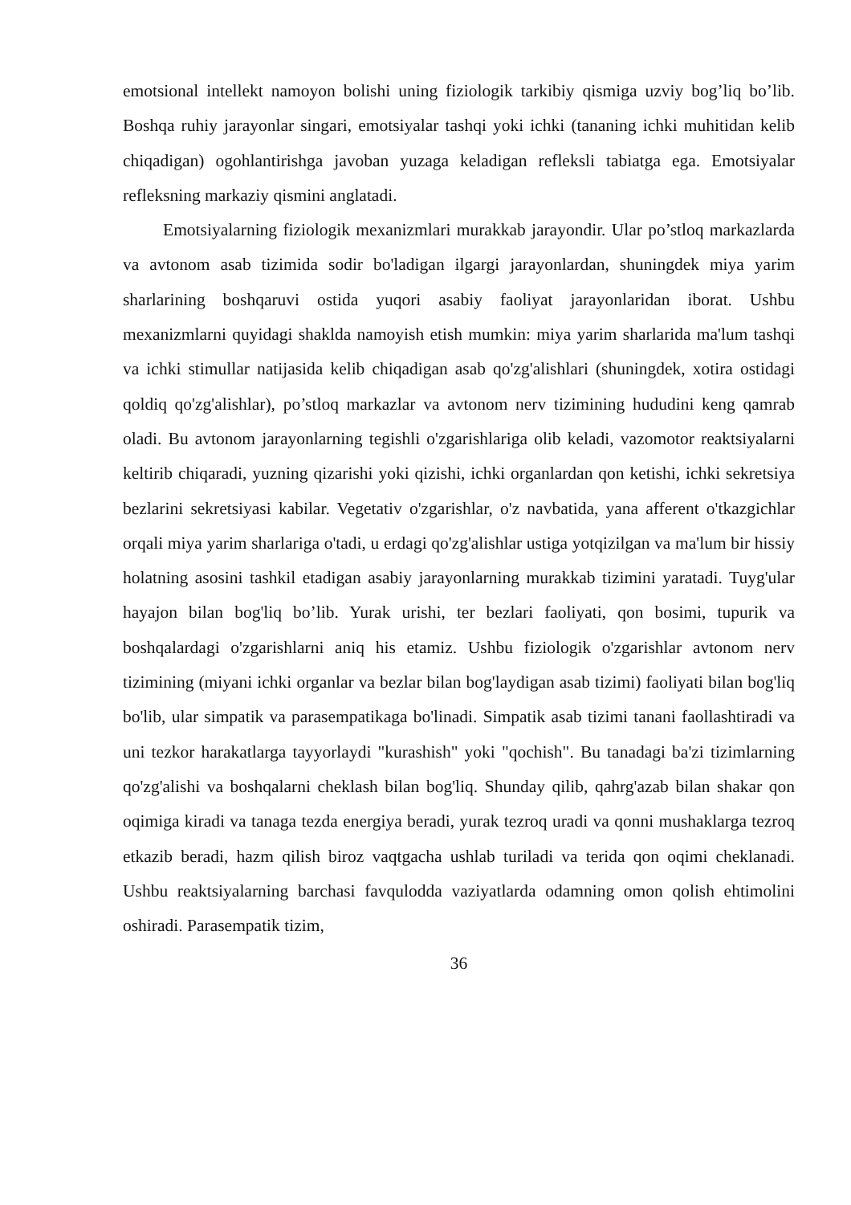emotsional intellekt namoyon bolishi uning fiziologik tarkibiy qismiga uzviy bog’liq bo’lib. Boshqa ruhiy jarayonlar singari, emotsiyalar tashqi yoki ichki (tananing ichki muhitidan kelib chiqadigan) ogohlantirishga javoban yuzaga keladigan refleksli tabiatga ega. Emotsiyalar refleksning markaziy qismini anglatadi.
Emotsiyalarning fiziologik mexanizmlari murakkab jarayondir. Ular po’stloq markazlarda va avtonom asab tizimida sodir bo'ladigan ilgargi jarayonlardan, shuningdek miya yarim sharlarining boshqaruvi ostida yuqori asabiy faoliyat jarayonlaridan iborat. Ushbu mexanizmlarni quyidagi shaklda namoyish etish mumkin: miya yarim sharlarida ma'lum tashqi va ichki stimullar natijasida kelib chiqadigan asab qo'zg'alishlari (shuningdek, xotira ostidagi qoldiq qo'zg'alishlar), po’stloq markazlar va avtonom nerv tizimining hududini keng qamrab oladi. Bu avtonom jarayonlarning tegishli o'zgarishlariga olib keladi, vazomotor reaktsiyalarni keltirib chiqaradi, yuzning qizarishi yoki qizishi, ichki organlardan qon ketishi, ichki sekretsiya bezlarini sekretsiyasi kabilar. Vegetativ o'zgarishlar, o'z navbatida, yana afferent o'tkazgichlar orqali miya yarim sharlariga o'tadi, u erdagi qo'zg'alishlar ustiga yotqizilgan va ma'lum bir hissiy holatning asosini tashkil etadigan asabiy jarayonlarning murakkab tizimini yaratadi. Tuyg'ular hayajon bilan bog'liq bo’lib. Yurak urishi, ter bezlari faoliyati, qon bosimi, tupurik va boshqalardagi o'zgarishlarni aniq his etamiz. Ushbu fiziologik o'zgarishlar avtonom nerv tizimining (miyani ichki organlar va bezlar bilan bog'laydigan asab tizimi) faoliyati bilan bog'liq bo'lib, ular simpatik va parasempatikaga bo'linadi. Simpatik asab tizimi tanani faollashtiradi va uni tezkor harakatlarga tayyorlaydi "kurashish" yoki "qochish". Bu tanadagi ba'zi tizimlarning qo'zg'alishi va boshqalarni cheklash bilan bog'liq. Shunday qilib, qahrg'azab bilan shakar qon oqimiga kiradi va tanaga tezda energiya beradi, yurak tezroq uradi va qonni mushaklarga tezroq etkazib beradi, hazm qilish biroz vaqtgacha ushlab turiladi va terida qon oqimi cheklanadi. Ushbu reaktsiyalarning barchasi favqulodda vaziyatlarda odamning omon qolish ehtimolini oshiradi. Parasempatik tizim,
36